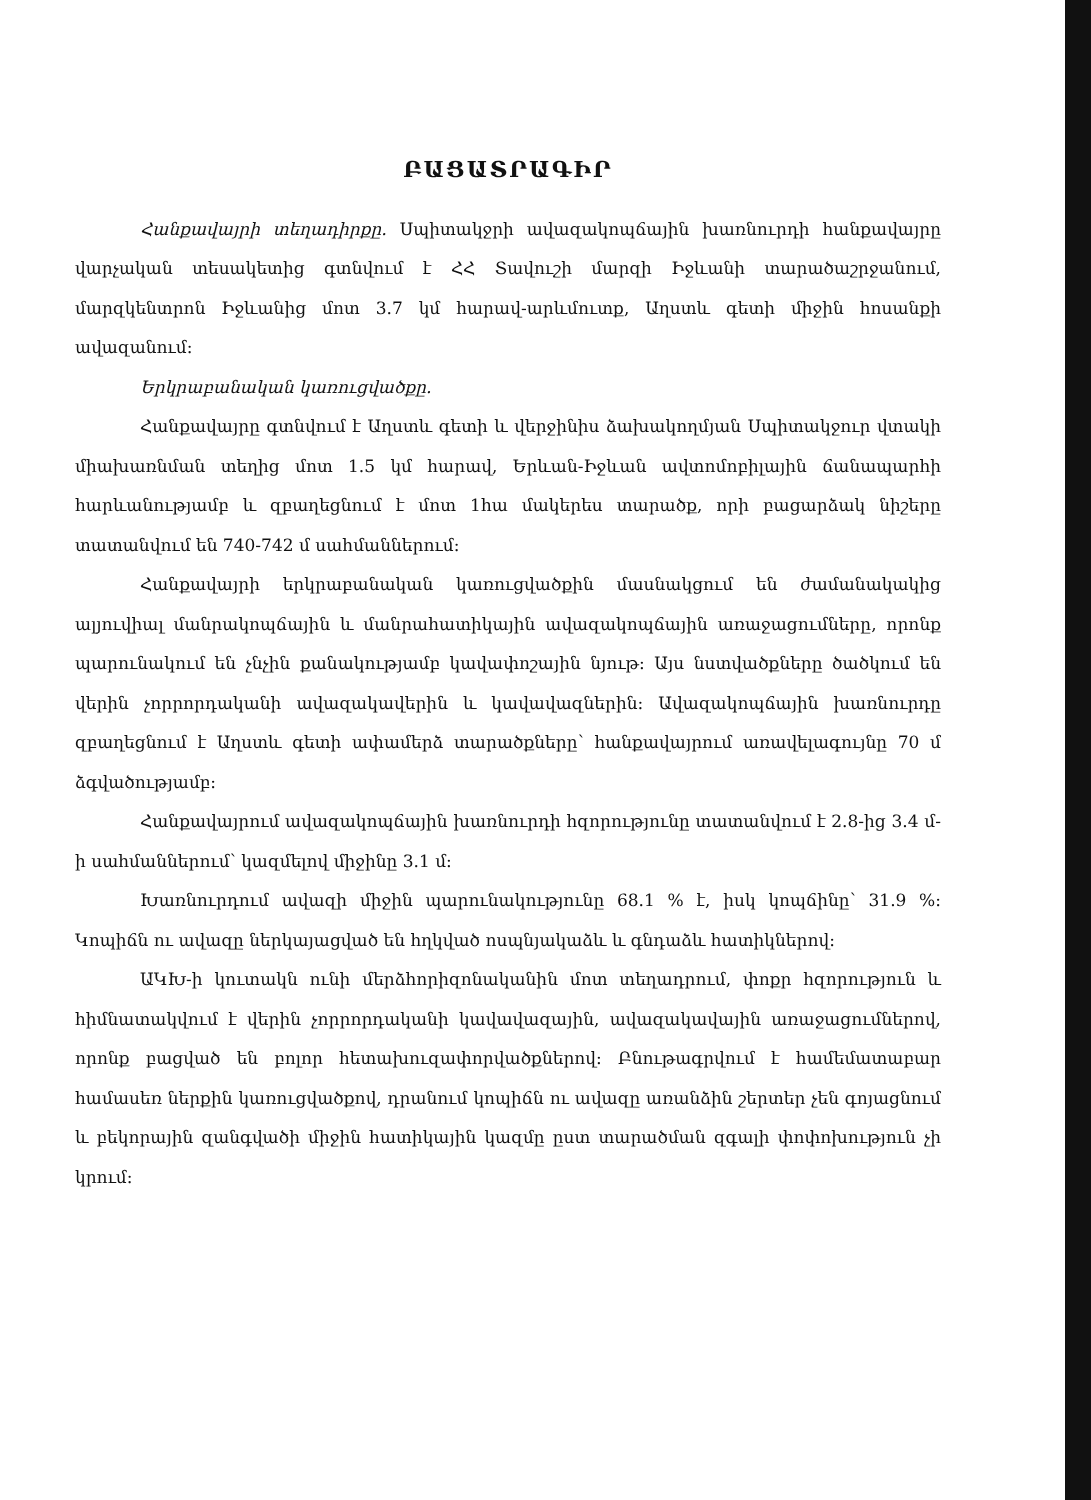ԲԱՑԱՏՐԱԳԻՐ
Հանքավայրի տեղադիրքը. Սպիտակջրի ավազակոպճային խառնուրդի հանքավայրը վարչական տեսակետից գտնվում է ՀՀ Տավուշի մարզի Իջևանի տարածաշրջանում, մարզկենտրոն Իջևանից մոտ 3.7 կմ հարավ-արևմուտք, Աղստև գետի միջին հոսանքի ավազանում:
Երկրաբանական կառուցվածքը.
Հանքավայրը գտնվում է Աղստև գետի և վերջինիս ձախակողմյան Սպիտակջուր վտակի միախառնման տեղից մոտ 1.5 կմ հարավ, Երևան-Իջևան ավտոմոբիլային ճանապարհի հարևանությամբ և զբաղեցնում է մոտ 1հա մակերես տարածք, որի բացարձակ նիշերը տատանվում են 740-742 մ սահմաններում:
Հանքավայրի երկրաբանական կառուցվածքին մասնակցում են ժամանակակից ալյուվիալ մանրակոպճային և մանրահատիկային ավազակոպճային առաջացումները, որոնք պարունակում են չնչին քանակությամբ կավափոշային նյութ: Այս նստվածքները ծածկում են վերին չորրորդականի ավազակավերին և կավավազներին: Ավազակոպճային խառնուրդը զբաղեցնում է Աղստև գետի ափամերձ տարածքները՝ հանքավայրում առավելագույնը 70 մ ձգվածությամբ:
Հանքավայրում ավազակոպճային խառնուրդի հզորությունը տատանվում է 2.8-ից 3.4 մ-ի սահմաններում՝ կազմելով միջինը 3.1 մ:
Խառնուրդում ավազի միջին պարունակությունը 68.1 % է, իսկ կոպճինը՝ 31.9 %: Կոպիճն ու ավազը ներկայացված են հղկված ոսպնյակաձև և գնդաձև հատիկներով:
ԱԿԽ-ի կուտակն ունի մերձհորիզոնականին մոտ տեղադրում, փոքր հզորություն և հիմնատակվում է վերին չորրորդականի կավավազային, ավազակավային առաջացումներով, որոնք բացված են բոլոր հետախուզափորվածքներով: Բնութագրվում է համեմատաբար համասեռ ներքին կառուցվածքով, դրանում կոպիճն ու ավազը առանձին շերտեր չեն գոյացնում և բեկորային զանգվածի միջին հատիկային կազմը ըստ տարածման զգալի փոփոխություն չի կրում: